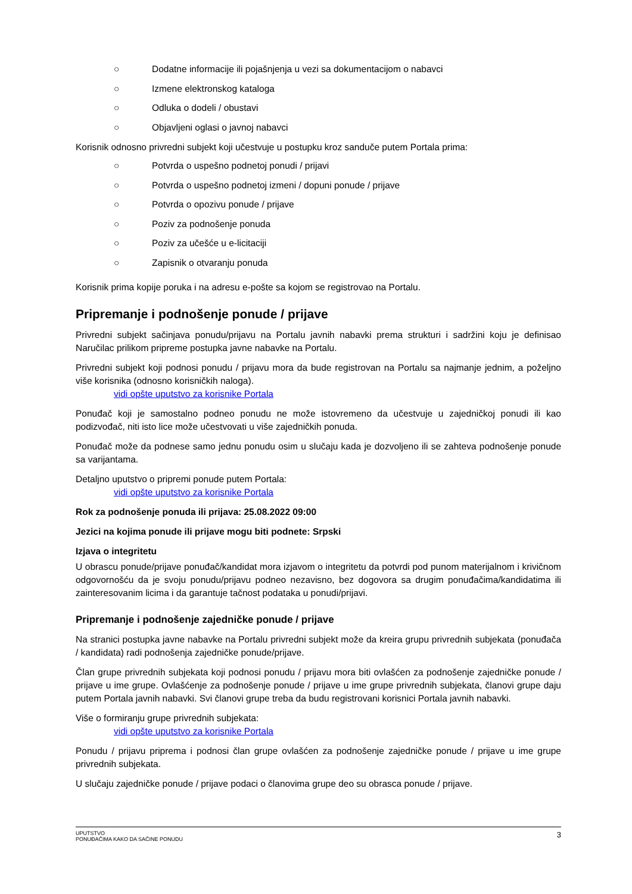○ Dodatne informacije ili pojašnjenja u vezi sa dokumentacijom o nabavci
○ Izmene elektronskog kataloga
○ Odluka o dodeli / obustavi
○ Objavljeni oglasi o javnoj nabavci
Korisnik odnosno privredni subjekt koji učestvuje u postupku kroz sandučе putem Portala prima:
○ Potvrda o uspešno podnetoj ponudi / prijavi
○ Potvrda o uspešno podnetoj izmeni / dopuni ponude / prijave
○ Potvrda o opozivu ponude / prijave
○ Poziv za podnošenje ponuda
○ Poziv za učešće u e-licitaciji
○ Zapisnik o otvaranju ponuda
Korisnik prima kopije poruka i na adresu e-pošte sa kojom se registrovao na Portalu.
Pripremanje i podnošenje ponude / prijave
Privredni subjekt sačinjava ponudu/prijavu na Portalu javnih nabavki prema strukturi i sadržini koju je definisao Naručilac prilikom pripreme postupka javne nabavke na Portalu.
Privredni subjekt koji podnosi ponudu / prijavu mora da bude registrovan na Portalu sa najmanje jednim, a poželjno više korisnika (odnosno korisničkih naloga).
vidi opšte uputstvo za korisnike Portala
Ponuđač koji je samostalno podneo ponudu ne može istovremeno da učestvuje u zajedničkoj ponudi ili kao podizvođač, niti isto lice može učestvovati u više zajedničkih ponuda.
Ponuđač može da podnese samo jednu ponudu osim u slučaju kada je dozvoljeno ili se zahteva podnošenje ponude sa varijantama.
Detaljno uputstvo o pripremi ponude putem Portala:
vidi opšte uputstvo za korisnike Portala
Rok za podnošenje ponuda ili prijava: 25.08.2022 09:00
Jezici na kojima ponude ili prijave mogu biti podnete: Srpski
Izjava o integritetu
U obrascu ponude/prijave ponuđač/kandidat mora izjavom o integritetu da potvrdi pod punom materijalnom i krivičnom odgovornošću da je svoju ponudu/prijavu podneo nezavisno, bez dogovora sa drugim ponuđačima/kandidatima ili zainteresovanim licima i da garantuje tačnost podataka u ponudi/prijavi.
Pripremanje i podnošenje zajedničke ponude / prijave
Na stranici postupka javne nabavke na Portalu privredni subjekt može da kreira grupu privrednih subjekata (ponuđača / kandidata) radi podnošenja zajedničke ponude/prijave.
Član grupe privrednih subjekata koji podnosi ponudu / prijavu mora biti ovlašćen za podnošenje zajedničke ponude / prijave u ime grupe. Ovlašćenje za podnošenje ponude / prijave u ime grupe privrednih subjekata, članovi grupe daju putem Portala javnih nabavki. Svi članovi grupe treba da budu registrovani korisnici Portala javnih nabavki.
Više o formiranju grupe privrednih subjekata:
vidi opšte uputstvo za korisnike Portala
Ponudu / prijavu priprema i podnosi član grupe ovlašćen za podnošenje zajedničke ponude / prijave u ime grupe privrednih subjekata.
U slučaju zajedničke ponude / prijave podaci o članovima grupe deo su obrasca ponude / prijave.
UPUTSTVO
PONUĐAČIMA KAKO DA SAČINE PONUDU
3